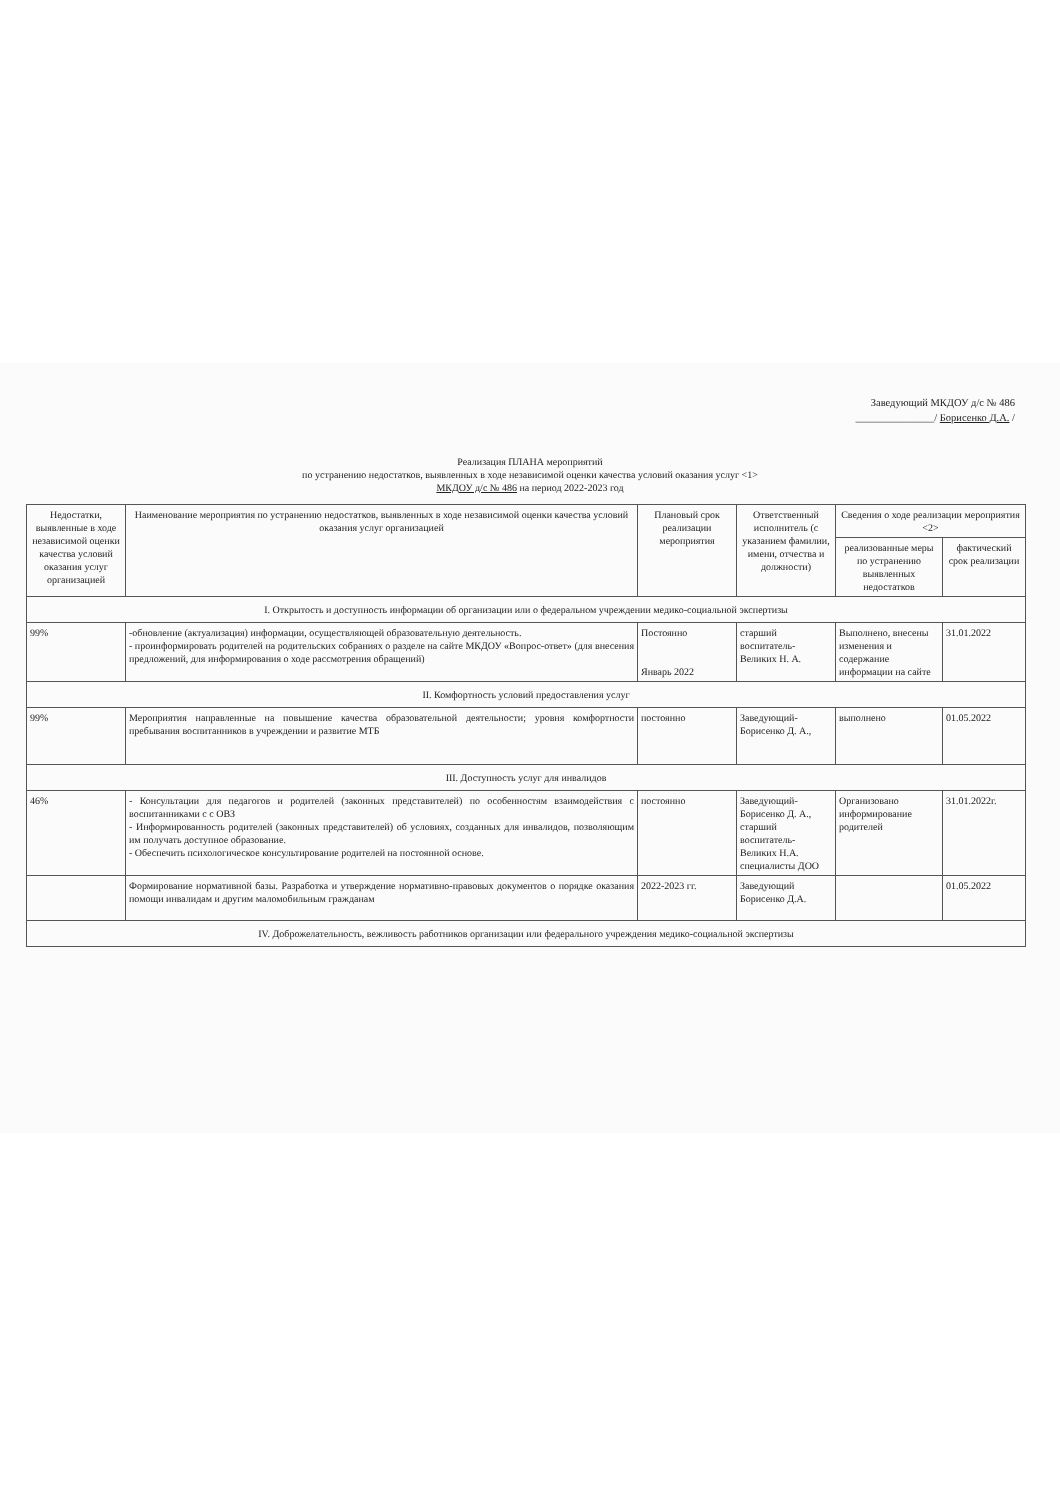Заведующий МКДОУ д/с № 486
_______________/ Борисенко Д.А. /
Реализация ПЛАНА мероприятий
по устранению недостатков, выявленных в ходе независимой оценки качества условий оказания услуг <1>
МКДОУ д/с № 486 на период 2022-2023 год
| Недостатки, выявленные в ходе независимой оценки качества условий оказания услуг организацией | Наименование мероприятия по устранению недостатков, выявленных в ходе независимой оценки качества условий оказания услуг организацией | Плановый срок реализации мероприятия | Ответственный исполнитель (с указанием фамилии, имени, отчества и должности) | Сведения о ходе реализации мероприятия <2> | |
| --- | --- | --- | --- | --- | --- |
| | | | | реализованные меры по устранению выявленных недостатков | фактический срок реализации |
| I. Открытость и доступность информации об организации или о федеральном учреждении медико-социальной экспертизы | | | | | |
| 99% | -обновление (актуализация) информации, осуществляющей образовательную деятельность. - проинформировать родителей на родительских собраниях о разделе на сайте МКДОУ «Вопрос-ответ» (для внесения предложений, для информирования о ходе рассмотрения обращений) | Постоянно Январь 2022 | старший воспитатель-Великих Н. А. | Выполнено, внесены изменения и содержание информации на сайте | 31.01.2022 |
| II. Комфортность условий предоставления услуг | | | | | |
| 99% | Мероприятия направленные на повышение качества образовательной деятельности; уровня комфортности пребывания воспитанников в учреждении и развитие МТБ | постоянно | Заведующий-Борисенко Д. А., | выполнено | 01.05.2022 |
| III. Доступность услуг для инвалидов | | | | | |
| 46% | - Консультации для педагогов и родителей (законных представителей) по особенностям взаимодействия с воспитанниками с с ОВЗ - Информированность родителей (законных представителей) об условиях, созданных для инвалидов, позволяющим им получать доступное образование. - Обеспечить психологическое консультирование родителей на постоянной основе. | постоянно | Заведующий-Борисенко Д. А., старший воспитатель-Великих Н.А. специалисты ДОО | Организовано информирование родителей | 31.01.2022г. |
| | Формирование нормативной базы. Разработка и утверждение нормативно-правовых документов о порядке оказания помощи инвалидам и другим маломобильным гражданам | 2022-2023 гг. | Заведующий Борисенко Д.А. | | 01.05.2022 |
| IV. Доброжелательность, вежливость работников организации или федерального учреждения медико-социальной экспертизы | | | | | |